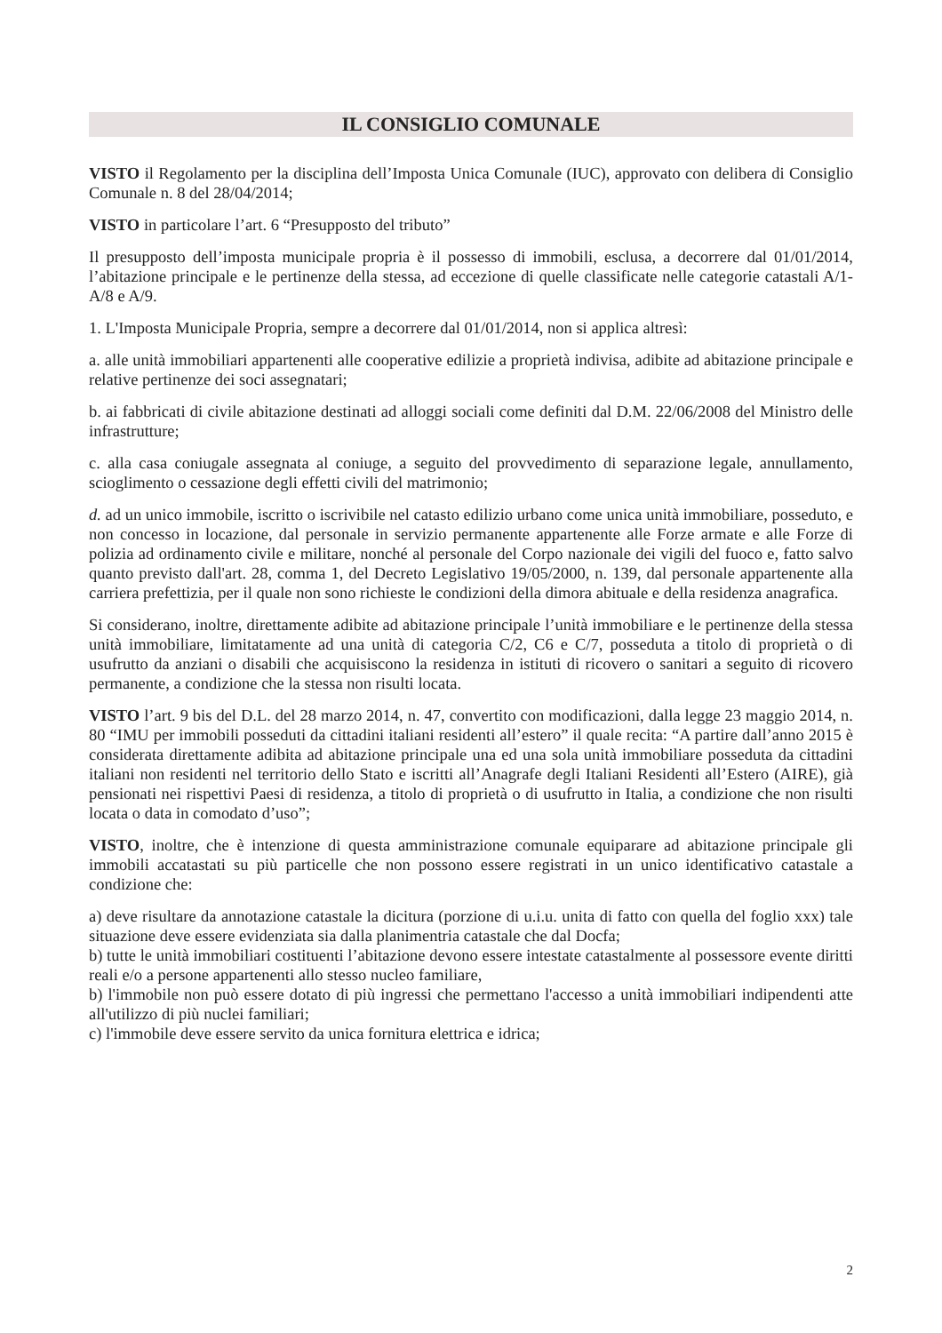IL CONSIGLIO COMUNALE
VISTO il Regolamento per la disciplina dell’Imposta Unica Comunale (IUC), approvato con delibera di Consiglio Comunale n. 8 del 28/04/2014;
VISTO in particolare l’art. 6 “Presupposto del tributo”
Il presupposto dell’imposta municipale propria è il possesso di immobili, esclusa, a decorrere dal 01/01/2014, l’abitazione principale e le pertinenze della stessa, ad eccezione di quelle classificate nelle categorie catastali A/1-A/8 e A/9.
1. L'Imposta Municipale Propria, sempre a decorrere dal 01/01/2014, non si applica altresì:
a. alle unità immobiliari appartenenti alle cooperative edilizie a proprietà indivisa, adibite ad abitazione principale e relative pertinenze dei soci assegnatari;
b. ai fabbricati di civile abitazione destinati ad alloggi sociali come definiti dal D.M. 22/06/2008 del Ministro delle infrastrutture;
c. alla casa coniugale assegnata al coniuge, a seguito del provvedimento di separazione legale, annullamento, scioglimento o cessazione degli effetti civili del matrimonio;
d. ad un unico immobile, iscritto o iscrivibile nel catasto edilizio urbano come unica unità immobiliare, posseduto, e non concesso in locazione, dal personale in servizio permanente appartenente alle Forze armate e alle Forze di polizia ad ordinamento civile e militare, nonché al personale del Corpo nazionale dei vigili del fuoco e, fatto salvo quanto previsto dall'art. 28, comma 1, del Decreto Legislativo 19/05/2000, n. 139, dal personale appartenente alla carriera prefettizia, per il quale non sono richieste le condizioni della dimora abituale e della residenza anagrafica.
Si considerano, inoltre, direttamente adibite ad abitazione principale l’unità immobiliare e le pertinenze della stessa unità immobiliare, limitatamente ad una unità di categoria C/2, C6 e C/7, posseduta a titolo di proprietà o di usufrutto da anziani o disabili che acquisiscono la residenza in istituti di ricovero o sanitari a seguito di ricovero permanente, a condizione che la stessa non risulti locata.
VISTO l’art. 9 bis del D.L. del 28 marzo 2014, n. 47, convertito con modificazioni, dalla legge 23 maggio 2014, n. 80 “IMU per immobili posseduti da cittadini italiani residenti all’estero” il quale recita: “A partire dall’anno 2015 è considerata direttamente adibita ad abitazione principale una ed una sola unità immobiliare posseduta da cittadini italiani non residenti nel territorio dello Stato e iscritti all’Anagrafe degli Italiani Residenti all’Estero (AIRE), già pensionati nei rispettivi Paesi di residenza, a titolo di proprietà o di usufrutto in Italia, a condizione che non risulti locata o data in comodato d’uso”;
VISTO, inoltre, che è intenzione di questa amministrazione comunale equiparare ad abitazione principale gli immobili accatastati su più particelle che non possono essere registrati in un unico identificativo catastale a condizione che:
a) deve risultare da annotazione catastale la dicitura (porzione di u.i.u. unita di fatto con quella del foglio xxx) tale situazione deve essere evidenziata sia dalla planimentria catastale che dal Docfa;
b) tutte le unità immobiliari costituenti l’abitazione devono essere intestate catastalmente al possessore evente diritti reali e/o a persone appartenenti allo stesso nucleo familiare,
b) l'immobile non può essere dotato di più ingressi che permettano l'accesso a unità immobiliari indipendenti atte all'utilizzo di più nuclei familiari;
c) l'immobile deve essere servito da unica fornitura elettrica e idrica;
2